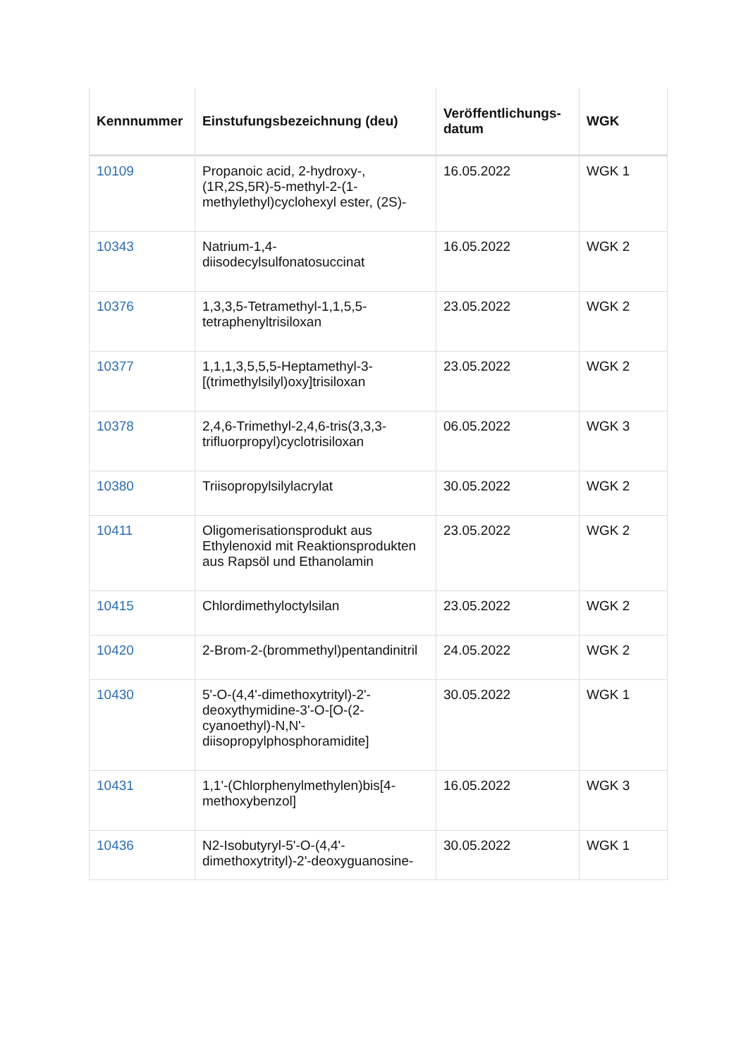| Kennnummer | Einstufungsbezeichnung (deu) | Veröffentlichungs-datum | WGK |
| --- | --- | --- | --- |
| 10109 | Propanoic acid, 2-hydroxy-, (1R,2S,5R)-5-methyl-2-(1-methylethyl)cyclohexyl ester, (2S)- | 16.05.2022 | WGK 1 |
| 10343 | Natrium-1,4-diisodecylsulfonatosuccinat | 16.05.2022 | WGK 2 |
| 10376 | 1,3,3,5-Tetramethyl-1,1,5,5-tetraphenyltrisiloxan | 23.05.2022 | WGK 2 |
| 10377 | 1,1,1,3,5,5,5-Heptamethyl-3-[(trimethylsilyl)oxy]trisiloxan | 23.05.2022 | WGK 2 |
| 10378 | 2,4,6-Trimethyl-2,4,6-tris(3,3,3-trifluorpropyl)cyclotrisiloxan | 06.05.2022 | WGK 3 |
| 10380 | Triisopropylsilylacrylat | 30.05.2022 | WGK 2 |
| 10411 | Oligomerisationsprodukt aus Ethylenoxid mit Reaktionsprodukten aus Rapsöl und Ethanolamin | 23.05.2022 | WGK 2 |
| 10415 | Chlordimethyloctylsilan | 23.05.2022 | WGK 2 |
| 10420 | 2-Brom-2-(brommethyl)pentandinitril | 24.05.2022 | WGK 2 |
| 10430 | 5'-O-(4,4'-dimethoxytrityl)-2'-deoxythymidine-3'-O-[O-(2-cyanoethyl)-N,N'-diisopropylphosphoramidite] | 30.05.2022 | WGK 1 |
| 10431 | 1,1'-(Chlorphenylmethylen)bis[4-methoxybenzol] | 16.05.2022 | WGK 3 |
| 10436 | N2-Isobutyryl-5'-O-(4,4'-dimethoxytrityl)-2'-deoxyguanosine- | 30.05.2022 | WGK 1 |